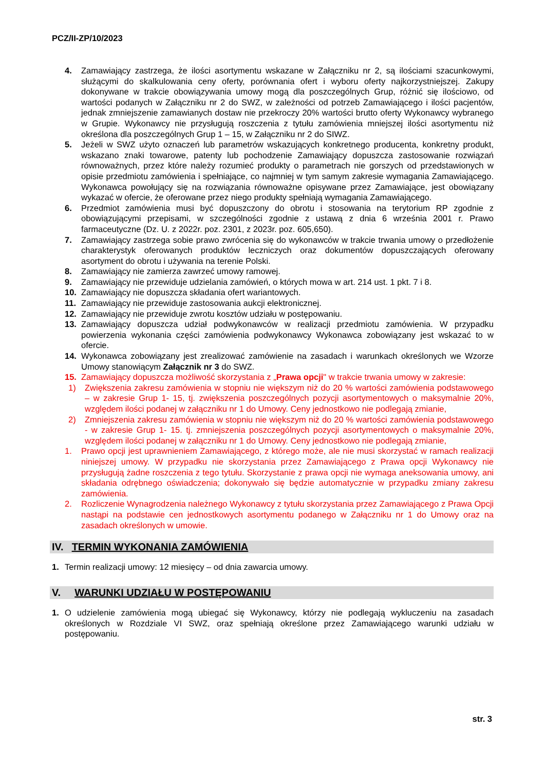PCZ/II-ZP/10/2023
4. Zamawiający zastrzega, że ilości asortymentu wskazane w Załączniku nr 2, są ilościami szacunkowymi, służącymi do skalkulowania ceny oferty, porównania ofert i wyboru oferty najkorzystniejszej. Zakupy dokonywane w trakcie obowiązywania umowy mogą dla poszczególnych Grup, różnić się ilościowo, od wartości podanych w Załączniku nr 2 do SWZ, w zależności od potrzeb Zamawiającego i ilości pacjentów, jednak zmniejszenie zamawianych dostaw nie przekroczy 20% wartości brutto oferty Wykonawcy wybranego w Grupie. Wykonawcy nie przysługują roszczenia z tytułu zamówienia mniejszej ilości asortymentu niż określona dla poszczególnych Grup 1 – 15, w Załączniku nr 2 do SIWZ.
5. Jeżeli w SWZ użyto oznaczeń lub parametrów wskazujących konkretnego producenta, konkretny produkt, wskazano znaki towarowe, patenty lub pochodzenie Zamawiający dopuszcza zastosowanie rozwiązań równoważnych, przez które należy rozumieć produkty o parametrach nie gorszych od przedstawionych w opisie przedmiotu zamówienia i spełniające, co najmniej w tym samym zakresie wymagania Zamawiającego. Wykonawca powołujący się na rozwiązania równoważne opisywane przez Zamawiające, jest obowiązany wykazać w ofercie, że oferowane przez niego produkty spełniają wymagania Zamawiającego.
6. Przedmiot zamówienia musi być dopuszczony do obrotu i stosowania na terytorium RP zgodnie z obowiązującymi przepisami, w szczególności zgodnie z ustawą z dnia 6 września 2001 r. Prawo farmaceutyczne (Dz. U. z 2022r. poz. 2301, z 2023r. poz. 605,650).
7. Zamawiający zastrzega sobie prawo zwrócenia się do wykonawców w trakcie trwania umowy o przedłożenie charakterystyk oferowanych produktów leczniczych oraz dokumentów dopuszczających oferowany asortyment do obrotu i używania na terenie Polski.
8. Zamawiający nie zamierza zawrzeć umowy ramowej.
9. Zamawiający nie przewiduje udzielania zamówień, o których mowa w art. 214 ust. 1 pkt. 7 i 8.
10. Zamawiający nie dopuszcza składania ofert wariantowych.
11. Zamawiający nie przewiduje zastosowania aukcji elektronicznej.
12. Zamawiający nie przewiduje zwrotu kosztów udziału w postępowaniu.
13. Zamawiający dopuszcza udział podwykonawców w realizacji przedmiotu zamówienia. W przypadku powierzenia wykonania części zamówienia podwykonawcy Wykonawca zobowiązany jest wskazać to w ofercie.
14. Wykonawca zobowiązany jest zrealizować zamówienie na zasadach i warunkach określonych we Wzorze Umowy stanowiącym Załącznik nr 3 do SWZ.
15. Zamawiający dopuszcza możliwość skorzystania z „Prawa opcji" w trakcie trwania umowy w zakresie:
1) Zwiększenia zakresu zamówienia w stopniu nie większym niż do 20 % wartości zamówienia podstawowego – w zakresie Grup 1- 15, tj. zwiększenia poszczególnych pozycji asortymentowych o maksymalnie 20%, względem ilości podanej w załączniku nr 1 do Umowy. Ceny jednostkowo nie podlegają zmianie,
2) Zmniejszenia zakresu zamówienia w stopniu nie większym niż do 20 % wartości zamówienia podstawowego - w zakresie Grup 1- 15. tj. zmniejszenia poszczególnych pozycji asortymentowych o maksymalnie 20%, względem ilości podanej w załączniku nr 1 do Umowy. Ceny jednostkowo nie podlegają zmianie,
1. Prawo opcji jest uprawnieniem Zamawiającego, z którego może, ale nie musi skorzystać w ramach realizacji niniejszej umowy. W przypadku nie skorzystania przez Zamawiającego z Prawa opcji Wykonawcy nie przysługują żadne roszczenia z tego tytułu. Skorzystanie z prawa opcji nie wymaga aneksowania umowy, ani składania odrębnego oświadczenia; dokonywało się będzie automatycznie w przypadku zmiany zakresu zamówienia.
2. Rozliczenie Wynagrodzenia należnego Wykonawcy z tytułu skorzystania przez Zamawiającego z Prawa Opcji nastąpi na podstawie cen jednostkowych asortymentu podanego w Załączniku nr 1 do Umowy oraz na zasadach określonych w umowie.
IV. TERMIN WYKONANIA ZAMÓWIENIA
1. Termin realizacji umowy: 12 miesięcy – od dnia zawarcia umowy.
V. WARUNKI UDZIAŁU W POSTĘPOWANIU
1. O udzielenie zamówienia mogą ubiegać się Wykonawcy, którzy nie podlegają wykluczeniu na zasadach określonych w Rozdziale VI SWZ, oraz spełniają określone przez Zamawiającego warunki udziału w postępowaniu.
str. 3